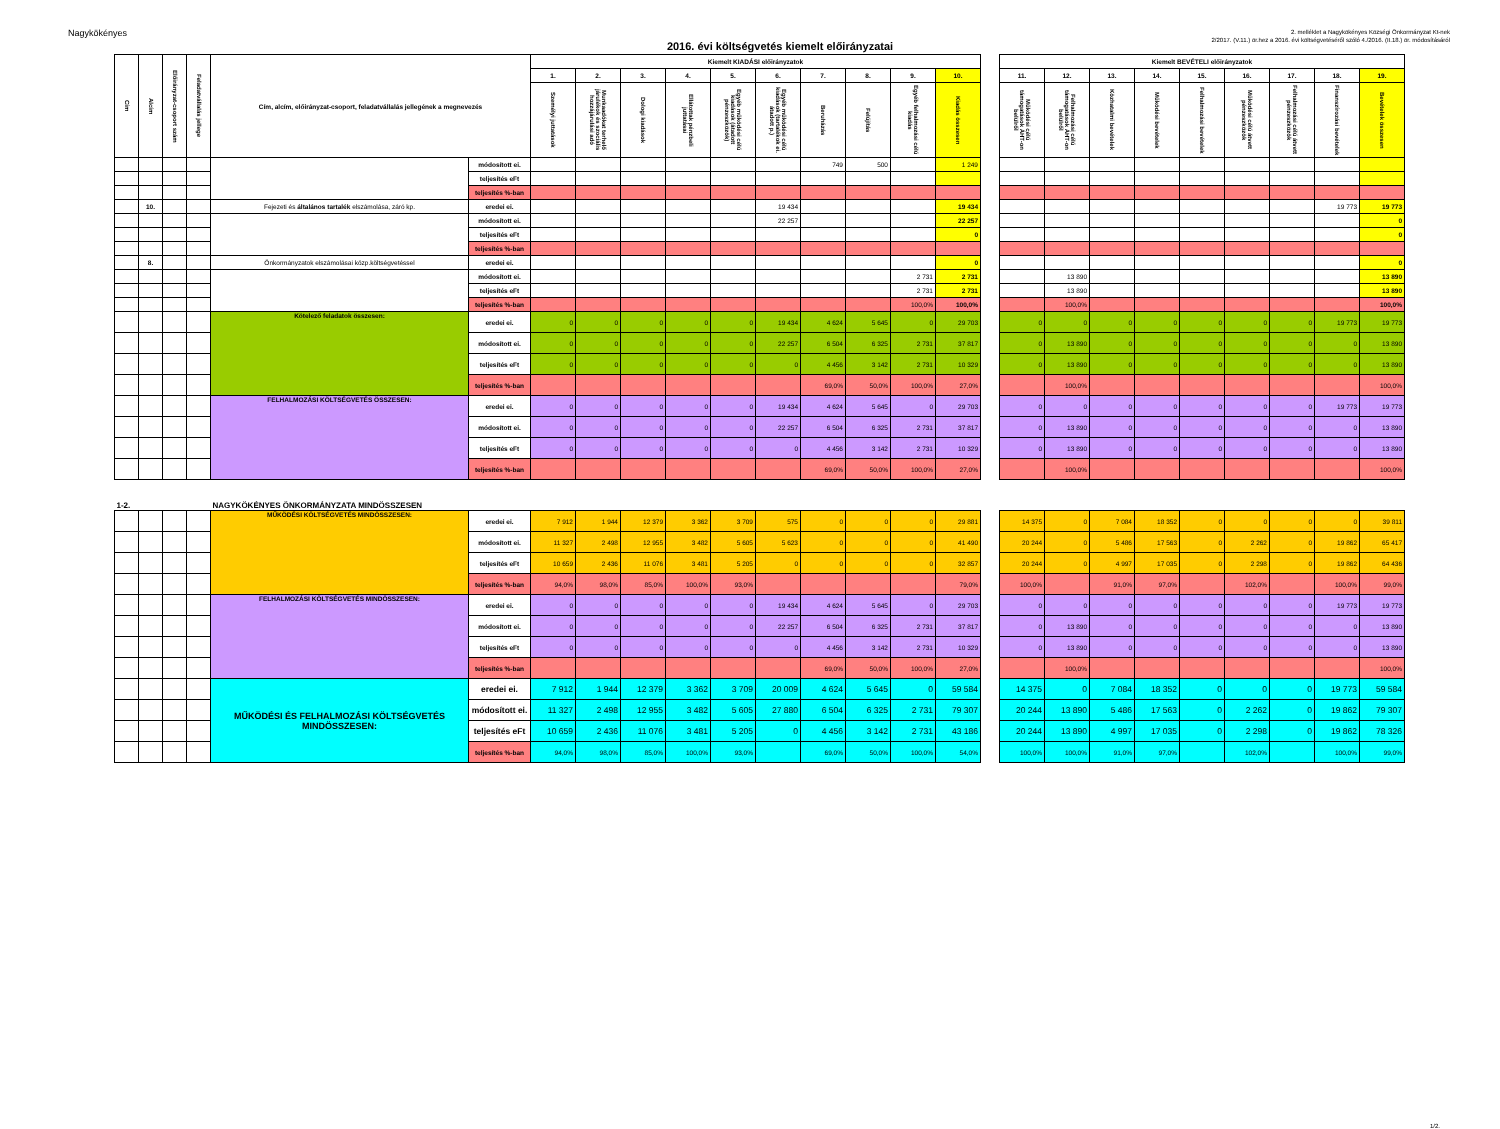Nagykökényes
2. melléklet a Nagykökényes Községi Önkormányzat Kt-nek
2/2017. (V.11.) ör.hez a 2016. évi költségvetéséről szóló 4./2016. (II.18.) ör. módosításáról
2016. évi költségvetés kiemelt előirányzatai
| Cím | Alcím | Előirányzat-csoport szám | Feladatvállalás jellege | Cím, alcím, előirányzat-csoport, feladatvállalás jellegének a megnevezés | | Kiemelt KIADÁSI előirányzatok | | | | | | | | | | | Kiemelt BEVÉTELI előirányzatok | | | | | | | | |
| --- | --- | --- | --- | --- | --- | --- | --- | --- | --- | --- | --- | --- | --- | --- | --- | --- | --- | --- | --- | --- | --- | --- | --- | --- | --- |
| | | | | | | 1. | 2. | 3. | 4. | 5. | 6. | 7. | 8. | 9. | 10. | | 11. | 12. | 13. | 14. | 15. | 16. | 17. | 18. | 19. |
| | | | | | | Személyi juttatások | Munkaadókat terhelő járulékok és szociális hozzájárulási adó | Dologi kiadások | Ellátottak pénzbeli juttatásai | Egyéb működési célú kiadások (átadott pénzeszközök) | Egyéb működési célú kiadások (tartalékok ei. átadott p.) | Beruházás | Felújítás | Egyéb felhalmozási célú kiadás | Kiadás összesen | | Működési célú támogatások ÁHT-on belülről | Felhalmozási célú támogatások ÁHT-on belülről | Közhatalmi bevételek | Működési bevételek | Felhalmozási bevételek | Működési célú átvett pénzeszközök | Felhalmozási célú átvett pénzeszközök | Finanszírozási bevételek | Bevételek összesen |
| | | | | | módosított ei. | | | | | | | 749 | 500 | | 1 249 | | | | | | | | | | |
| | | | | | teljesítés eFt | | | | | | | | | | | | | | | | | | | | |
| | | | | | teljesítés %-ban | | | | | | | | | | | | | | | | | | | | |
| | 10. | | | Fejezeti és általános tartalék elszámolása, záró kp. | eredei ei. | | | | | | 19 434 | | | | 19 434 | | | | | | | | | 19 773 | 19 773 |
| | | | | | módosított ei. | | | | | | 22 257 | | | | 22 257 | | | | | | | | | | 0 |
| | | | | | teljesítés eFt | | | | | | | | | | 0 | | | | | | | | | | 0 |
| | | | | | teljesítés %-ban | | | | | | | | | | | | | | | | | | | | |
| | 8. | | | Önkormányzatok elszámolásai közp.költségvetéssel | eredei ei. | | | | | | | | | | 0 | | | | | | | | | | 0 |
| | | | | | módosított ei. | | | | | | | | | 2 731 | 2 731 | | | 13 890 | | | | | | | 13 890 |
| | | | | | teljesítés eFt | | | | | | | | | 2 731 | 2 731 | | | 13 890 | | | | | | | 13 890 |
| | | | | | teljesítés %-ban | | | | | | | | | 100,0% | 100,0% | | | 100,0% | | | | | | | 100,0% |
| | | | | Kötelező feladatok összesen: | eredei ei. | 0 | 0 | 0 | 0 | 0 | 19 434 | 4 624 | 5 645 | 0 | 29 703 | | 0 | 0 | 0 | 0 | 0 | 0 | 0 | 19 773 | 19 773 |
| | | | | | módosított ei. | 0 | 0 | 0 | 0 | 0 | 22 257 | 6 504 | 6 325 | 2 731 | 37 817 | | 0 | 13 890 | 0 | 0 | 0 | 0 | 0 | 0 | 13 890 |
| | | | | | teljesítés eFt | 0 | 0 | 0 | 0 | 0 | 0 | 4 456 | 3 142 | 2 731 | 10 329 | | 0 | 13 890 | 0 | 0 | 0 | 0 | 0 | 0 | 13 890 |
| | | | | | teljesítés %-ban | | | | | | | 69,0% | 50,0% | 100,0% | 27,0% | | | 100,0% | | | | | | | 100,0% |
| | | | | FELHALMOZÁSI KÖLTSÉGVETÉS ÖSSZESEN: | eredei ei. | 0 | 0 | 0 | 0 | 0 | 19 434 | 4 624 | 5 645 | 0 | 29 703 | | 0 | 0 | 0 | 0 | 0 | 0 | 0 | 19 773 | 19 773 |
| | | | | | módosított ei. | 0 | 0 | 0 | 0 | 0 | 22 257 | 6 504 | 6 325 | 2 731 | 37 817 | | 0 | 13 890 | 0 | 0 | 0 | 0 | 0 | 0 | 13 890 |
| | | | | | teljesítés eFt | 0 | 0 | 0 | 0 | 0 | 0 | 4 456 | 3 142 | 2 731 | 10 329 | | 0 | 13 890 | 0 | 0 | 0 | 0 | 0 | 0 | 13 890 |
| | | | | | teljesítés %-ban | | | | | | | 69,0% | 50,0% | 100,0% | 27,0% | | | 100,0% | | | | | | | 100,0% |
| 1-2. | | | | NAGYKÖKÉNYES ÖNKORMÁNYZATA MINDÖSSZESEN | | | | | | | | | | | | | | | | | | | | | |
| | | | | MŰKÖDÉSI KÖLTSÉGVETÉS MINDÖSSZESEN: | eredei ei. | 7 912 | 1 944 | 12 379 | 3 362 | 3 709 | 575 | 0 | 0 | 0 | 29 881 | | 14 375 | 0 | 7 084 | 18 352 | 0 | 0 | 0 | 0 | 39 811 |
| | | | | | módosított ei. | 11 327 | 2 498 | 12 955 | 3 482 | 5 605 | 5 623 | 0 | 0 | 0 | 41 490 | | 20 244 | 0 | 5 486 | 17 563 | 0 | 2 262 | 0 | 19 862 | 65 417 |
| | | | | | teljesítés eFt | 10 659 | 2 436 | 11 076 | 3 481 | 5 205 | 0 | 0 | 0 | 0 | 32 857 | | 20 244 | 0 | 4 997 | 17 035 | 0 | 2 298 | 0 | 19 862 | 64 436 |
| | | | | | teljesítés %-ban | 94,0% | 98,0% | 85,0% | 100,0% | 93,0% | | | | | 79,0% | | 100,0% | | 91,0% | 97,0% | | 102,0% | | 100,0% | 99,0% |
| | | | | FELHALMOZÁSI KÖLTSÉGVETÉS MINDÖSSZESEN: | eredei ei. | 0 | 0 | 0 | 0 | 0 | 19 434 | 4 624 | 5 645 | 0 | 29 703 | | 0 | 0 | 0 | 0 | 0 | 0 | 0 | 19 773 | 19 773 |
| | | | | | módosított ei. | 0 | 0 | 0 | 0 | 0 | 22 257 | 6 504 | 6 325 | 2 731 | 37 817 | | 0 | 13 890 | 0 | 0 | 0 | 0 | 0 | 0 | 13 890 |
| | | | | | teljesítés eFt | 0 | 0 | 0 | 0 | 0 | 0 | 4 456 | 3 142 | 2 731 | 10 329 | | 0 | 13 890 | 0 | 0 | 0 | 0 | 0 | 0 | 13 890 |
| | | | | | teljesítés %-ban | | | | | | | 69,0% | 50,0% | 100,0% | 27,0% | | | 100,0% | | | | | | | 100,0% |
| | | | | MŰKÖDÉSI ÉS FELHALMOZÁSI KÖLTSÉGVETÉS MINDÖSSZESEN: | eredei ei. | 7 912 | 1 944 | 12 379 | 3 362 | 3 709 | 20 009 | 4 624 | 5 645 | 0 | 59 584 | | 14 375 | 0 | 7 084 | 18 352 | 0 | 0 | 0 | 19 773 | 59 584 |
| | | | | | módosított ei. | 11 327 | 2 498 | 12 955 | 3 482 | 5 605 | 27 880 | 6 504 | 6 325 | 2 731 | 79 307 | | 20 244 | 13 890 | 5 486 | 17 563 | 0 | 2 262 | 0 | 19 862 | 79 307 |
| | | | | | teljesítés eFt | 10 659 | 2 436 | 11 076 | 3 481 | 5 205 | 0 | 4 456 | 3 142 | 2 731 | 43 186 | | 20 244 | 13 890 | 4 997 | 17 035 | 0 | 2 298 | 0 | 19 862 | 78 326 |
| | | | | | teljesítés %-ban | 94,0% | 98,0% | 85,0% | 100,0% | 93,0% | | 69,0% | 50,0% | 100,0% | 54,0% | | 100,0% | 100,0% | 91,0% | 97,0% | | 102,0% | | 100,0% | 99,0% |
1/2.